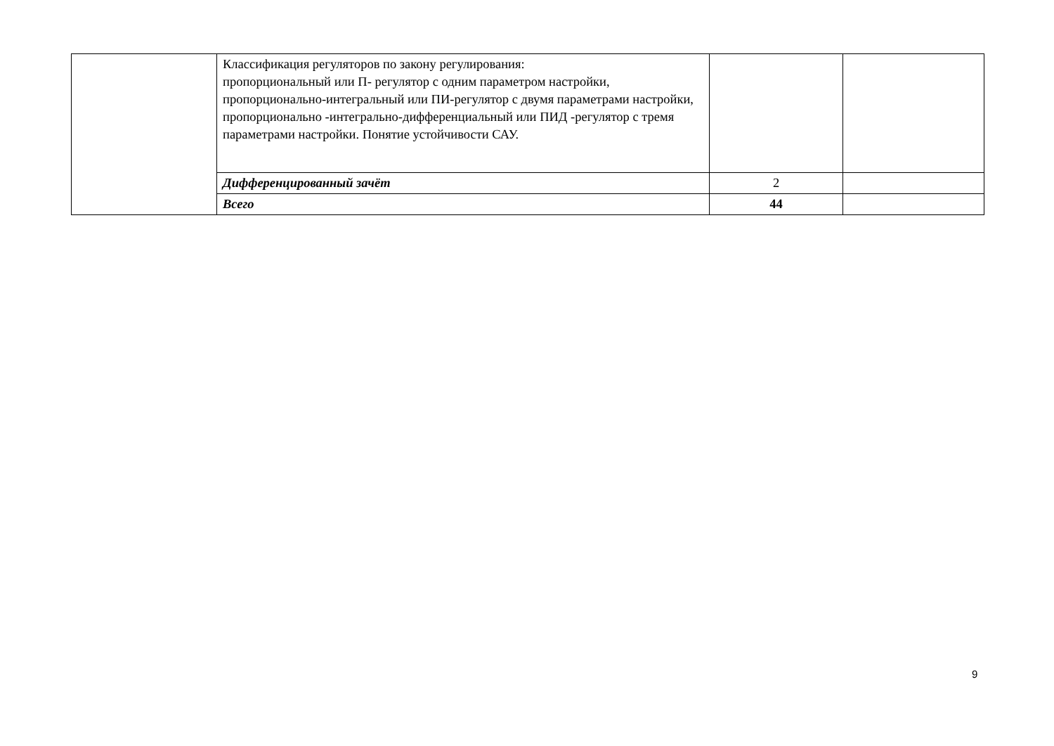| | Классификация регуляторов по закону регулирования: пропорциональный или П- регулятор с одним параметром настройки, пропорционально-интегральный или ПИ-регулятор с двумя параметрами настройки, пропорционально -интегрально-дифференциальный или ПИД -регулятор с тремя параметрами настройки. Понятие устойчивости САУ. | | |
| | Дифференцированный зачёт | 2 | |
| | Всего | 44 | |
9